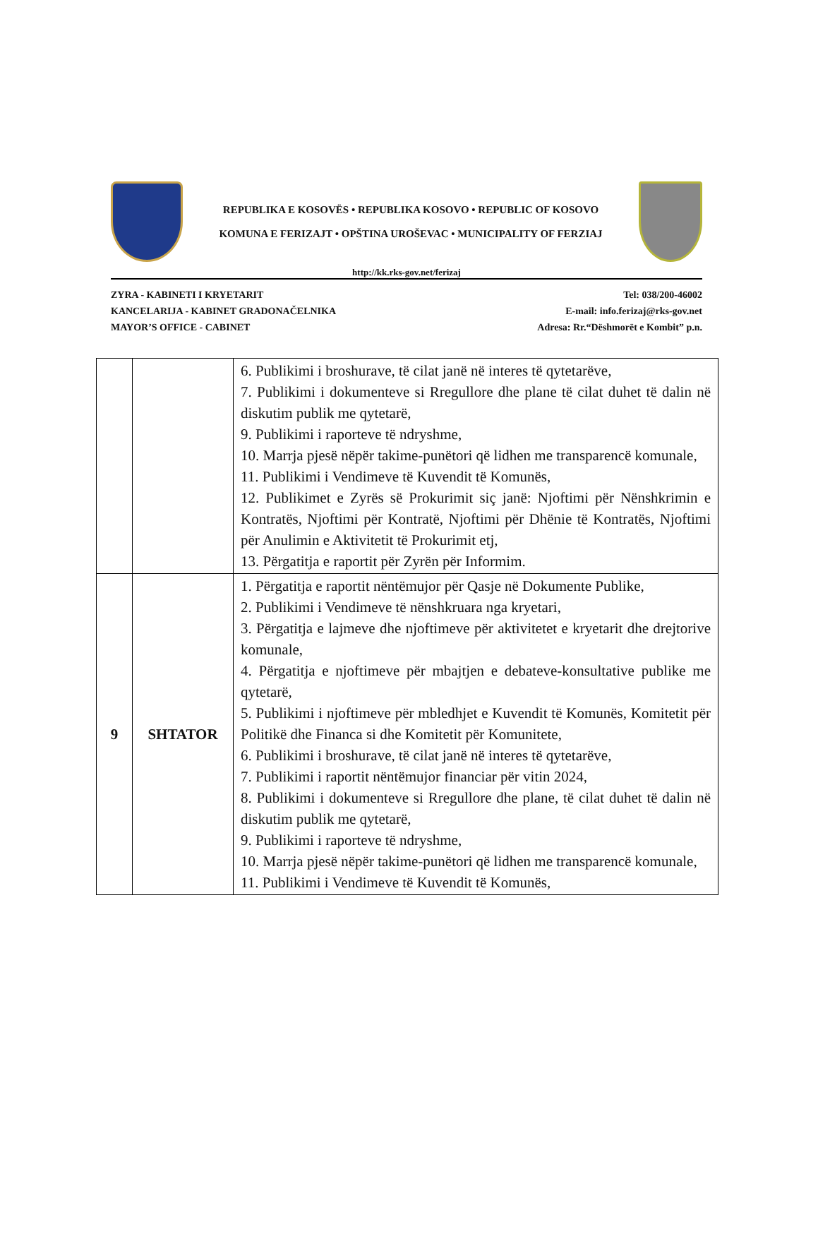REPUBLIKA E KOSOVËS • REPUBLIKA KOSOVO • REPUBLIC OF KOSOVO
KOMUNA E FERIZAJT • OPŠTINA UROŠEVAC • MUNICIPALITY OF FERZIAJ
http://kk.rks-gov.net/ferizaj
ZYRA - KABINETI I KRYETARIT
KANCELARIJA - KABINET GRADONAČELNIKA
MAYOR’S OFFICE - CABINET
Tel: 038/200-46002
E-mail: info.ferizaj@rks-gov.net
Adresa: Rr.“Dëshmorët e Kombit” p.n.
| | | 6. Publikimi i broshurave, të cilat janë në interes të qytetarëve, 7. Publikimi i dokumenteve si Rregullore dhe plane të cilat duhet të dalin në diskutim publik me qytetarë, 9. Publikimi i raporteve të ndryshme, 10. Marrja pjesë nëpër takime-punëtori që lidhen me transparencë komunale, 11. Publikimi i Vendimeve të Kuvendit të Komunës, 12. Publikimet e Zyrës së Prokurimit siç janë: Njoftimi për Nënshkrimin e Kontratës, Njoftimi për Kontratë, Njoftimi për Dhënie të Kontratës, Njoftimi për Anulimin e Aktivitetit të Prokurimit etj, 13. Përgatitja e raportit për Zyrën për Informim. |
| 9 | SHTATOR | 1. Përgatitja e raportit nëntëmujor për Qasje në Dokumente Publike, 2. Publikimi i Vendimeve të nënshkruara nga kryetari, 3. Përgatitja e lajmeve dhe njoftimeve për aktivitetet e kryetarit dhe drejtorive komunale, 4. Përgatitja e njoftimeve për mbajtjen e debateve-konsultative publike me qytetarë, 5. Publikimi i njoftimeve për mbledhjet e Kuvendit të Komunës, Komitetit për Politikë dhe Financa si dhe Komitetit për Komunitete, 6. Publikimi i broshurave, të cilat janë në interes të qytetarëve, 7. Publikimi i raportit nëntëmujor financiar për vitin 2024, 8. Publikimi i dokumenteve si Rregullore dhe plane, të cilat duhet të dalin në diskutim publik me qytetarë, 9. Publikimi i raporteve të ndryshme, 10. Marrja pjesë nëpër takime-punëtori që lidhen me transparencë komunale, 11. Publikimi i Vendimeve të Kuvendit të Komunës, |